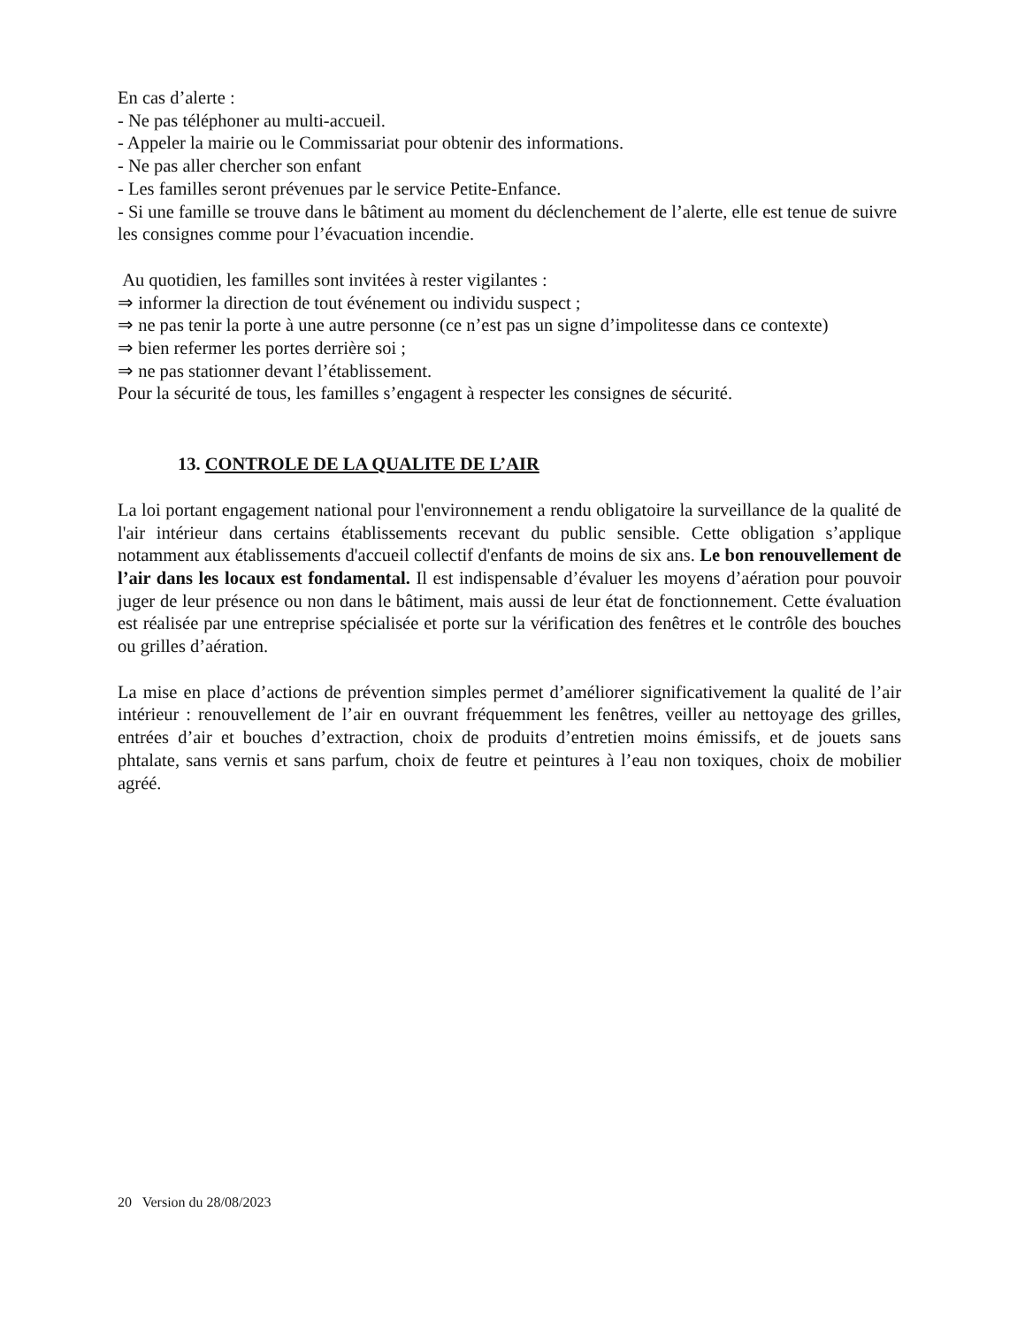En cas d’alerte :
- Ne pas téléphoner au multi-accueil.
- Appeler la mairie ou le Commissariat pour obtenir des informations.
- Ne pas aller chercher son enfant
- Les familles seront prévenues par le service Petite-Enfance.
- Si une famille se trouve dans le bâtiment au moment du déclenchement de l’alerte, elle est tenue de suivre les consignes comme pour l’évacuation incendie.
Au quotidien, les familles sont invitées à rester vigilantes :
⇒ informer la direction de tout événement ou individu suspect ;
⇒ ne pas tenir la porte à une autre personne (ce n’est pas un signe d’impolitesse dans ce contexte)
⇒ bien refermer les portes derrière soi ;
⇒ ne pas stationner devant l’établissement.
Pour la sécurité de tous, les familles s’engagent à respecter les consignes de sécurité.
13. CONTROLE DE LA QUALITE DE L’AIR
La loi portant engagement national pour l'environnement a rendu obligatoire la surveillance de la qualité de l'air intérieur dans certains établissements recevant du public sensible. Cette obligation s’applique notamment aux établissements d'accueil collectif d'enfants de moins de six ans. Le bon renouvellement de l’air dans les locaux est fondamental. Il est indispensable d’évaluer les moyens d’aération pour pouvoir juger de leur présence ou non dans le bâtiment, mais aussi de leur état de fonctionnement. Cette évaluation est réalisée par une entreprise spécialisée et porte sur la vérification des fenêtres et le contrôle des bouches ou grilles d’aération.
La mise en place d’actions de prévention simples permet d’améliorer significativement la qualité de l’air intérieur : renouvellement de l’air en ouvrant fréquemment les fenêtres, veiller au nettoyage des grilles, entrées d’air et bouches d’extraction, choix de produits d’entretien moins émissifs, et de jouets sans phtalate, sans vernis et sans parfum, choix de feutre et peintures à l’eau non toxiques, choix de mobilier agréé.
20 Version du 28/08/2023